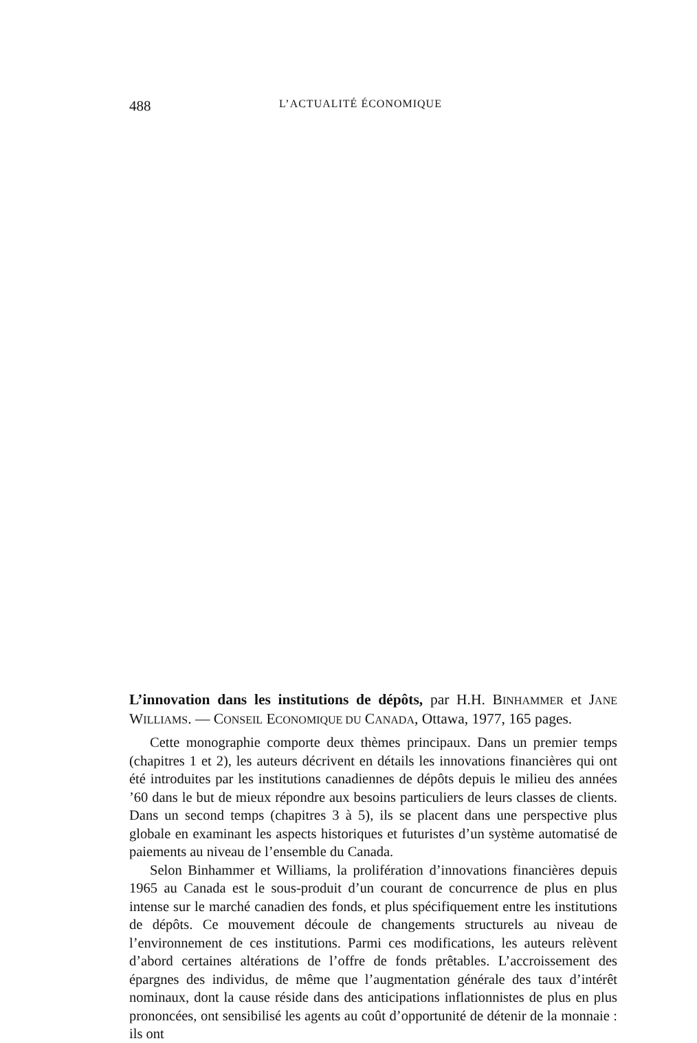488 L’ACTUALITÉ ÉCONOMIQUE
L’innovation dans les institutions de dépôts, par H.H. BINHAMMER et JANE WILLIAMS. — CONSEIL ECONOMIQUE DU CANADA, Ottawa, 1977, 165 pages.
Cette monographie comporte deux thèmes principaux. Dans un premier temps (chapitres 1 et 2), les auteurs décrivent en détails les innovations financières qui ont été introduites par les institutions canadiennes de dépôts depuis le milieu des années ’60 dans le but de mieux répondre aux besoins particuliers de leurs classes de clients. Dans un second temps (chapitres 3 à 5), ils se placent dans une perspective plus globale en examinant les aspects historiques et futuristes d’un système automatisé de paiements au niveau de l’ensemble du Canada.
Selon Binhammer et Williams, la prolifération d’innovations financières depuis 1965 au Canada est le sous-produit d’un courant de concurrence de plus en plus intense sur le marché canadien des fonds, et plus spécifiquement entre les institutions de dépôts. Ce mouvement découle de changements structurels au niveau de l’environnement de ces institutions. Parmi ces modifications, les auteurs relèvent d’abord certaines altérations de l’offre de fonds prêtables. L’accroissement des épargnes des individus, de même que l’augmentation générale des taux d’intérêt nominaux, dont la cause réside dans des anticipations inflationnistes de plus en plus prononcées, ont sensibilisé les agents au coût d’opportunité de détenir de la monnaie : ils ont